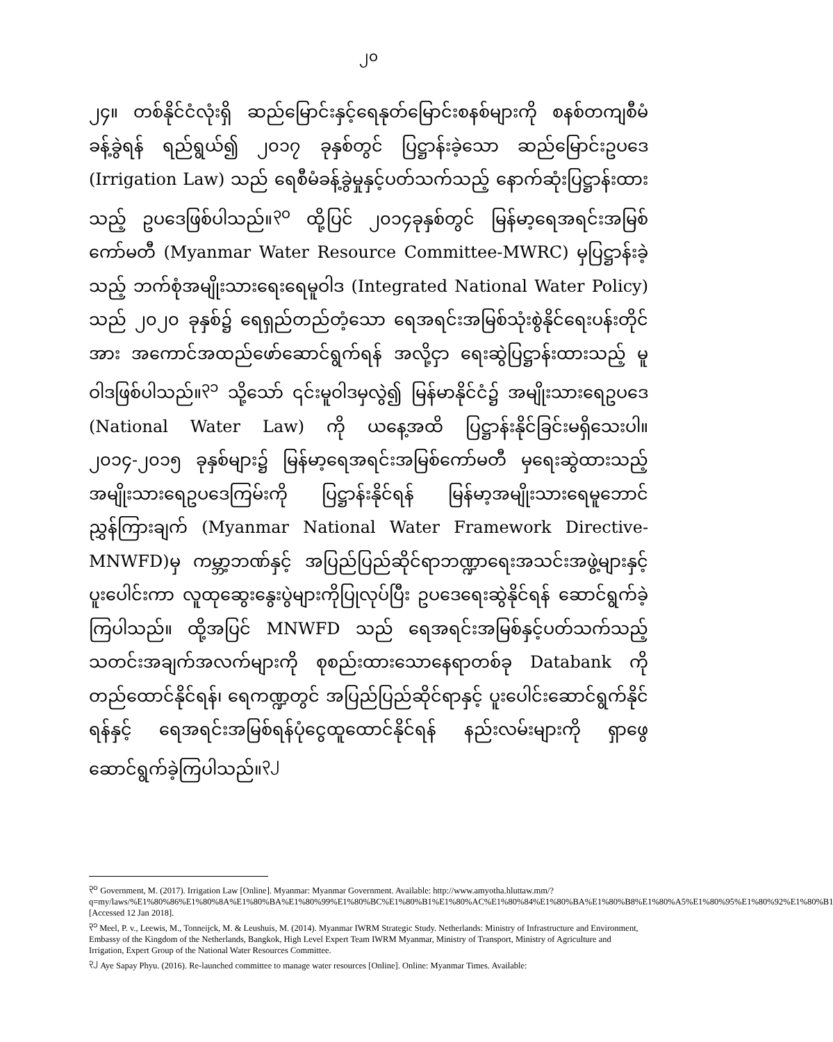၂၀
၂၄။ တစ်နိုင်ငံလုံးရှိ ဆည်မြောင်းနှင့်ရေနုတ်မြောင်းစနစ်များကို စနစ်တကျစီမံခန့်ခွဲရန် ရည်ရွယ်၍ ၂၀၁၇ ခုနှစ်တွင် ပြဋ္ဌာန်းခဲ့သော ဆည်မြောင်းဥပဒေ (Irrigation Law) သည် ရေစီမံခန့်ခွဲမှုနှင့်ပတ်သက်သည့် နောက်ဆုံးပြဋ္ဌာန်းထားသည့် ဥပဒေဖြစ်ပါသည်။<sup>၃၀</sup> ထို့ပြင် ၂၀၁၄ခုနှစ်တွင် မြန်မာ့ရေအရင်းအမြစ်ကော်မတီ (Myanmar Water Resource Committee-MWRC) မှပြဋ္ဌာန်းခဲ့သည့် ဘက်စုံအမျိုးသားရေးရေမူဝါဒ (Integrated National Water Policy) သည် ၂၀၂၀ ခုနှစ်၌ ရေရှည်တည်တံ့သော ရေအရင်းအမြစ်သုံးစွဲနိုင်ရေးပန်းတိုင်အား အကောင်အထည်ဖော်ဆောင်ရွက်ရန် အလို့ငှာ ရေးဆွဲပြဋ္ဌာန်းထားသည့် မူဝါဒဖြစ်ပါသည်။<sup>၃၁</sup> သို့သော် ၎င်းမူဝါဒမှလွဲ၍ မြန်မာနိုင်ငံ၌ အမျိုးသားရေဥပဒေ (National Water Law) ကို ယနေ့အထိ ပြဋ္ဌာန်းနိုင်ခြင်းမရှိသေးပါ။ ၂၀၁၄-၂၀၁၅ ခုနှစ်များ၌ မြန်မာ့ရေအရင်းအမြစ်ကော်မတီ မှရေးဆွဲထားသည့် အမျိုးသားရေဥပဒေကြမ်းကို ပြဋ္ဌာန်းနိုင်ရန် မြန်မာ့အမျိုးသားရေမူဘောင်ညွှန်ကြားချက် (Myanmar National Water Framework Directive-MNWFD)မှ ကမ္ဘာ့ဘဏ်နှင့် အပြည်ပြည်ဆိုင်ရာဘဏ္ဍာရေးအသင်းအဖွဲ့များနှင့် ပူးပေါင်းကာ လူထုဆွေးနွေးပွဲများကိုပြုလုပ်ပြီး ဥပဒေရေးဆွဲနိုင်ရန် ဆောင်ရွက်ခဲ့ကြပါသည်။ ထို့အပြင် MNWFD သည် ရေအရင်းအမြစ်နှင့်ပတ်သက်သည့် သတင်းအချက်အလက်များကို စုစည်းထားသောနေရာတစ်ခု Databank ကိုတည်ထောင်နိုင်ရန်၊ ရေကဏ္ဍတွင် အပြည်ပြည်ဆိုင်ရာနှင့် ပူးပေါင်းဆောင်ရွက်နိုင်ရန်နှင့် ရေအရင်းအမြစ်ရန်ပုံငွေထူထောင်နိုင်ရန် နည်းလမ်းများကို ရှာဖွေဆောင်ရွက်ခဲ့ကြပါသည်။<sup>၃၂</sup>
<sup>၃၀</sup> Government, M. (2017). Irrigation Law [Online]. Myanmar: Myanmar Government. Available: http://www.amyotha.hluttaw.mm/?q=my/laws/%E1%80%86%E1%80%8A%E1%80%BA%E1%80%99%E1%80%BC%E1%80%B1%E1%80%AC%E1%80%84%E1%80%BA%E1%80%B8%E1%80%A5%E1%80%95%E1%80%92%E1%80%B1 [Accessed 12 Jan 2018].
<sup>၃၁</sup> Meel, P. v., Leewis, M., Tonneijck, M. & Leushuis, M. (2014). Myanmar IWRM Strategic Study. Netherlands: Ministry of Infrastructure and Environment, Embassy of the Kingdom of the Netherlands, Bangkok, High Level Expert Team IWRM Myanmar, Ministry of Transport, Ministry of Agriculture and Irrigation, Expert Group of the National Water Resources Committee.
<sup>၃၂</sup> Aye Sapay Phyu. (2016). Re-launched committee to manage water resources [Online]. Online: Myanmar Times. Available: